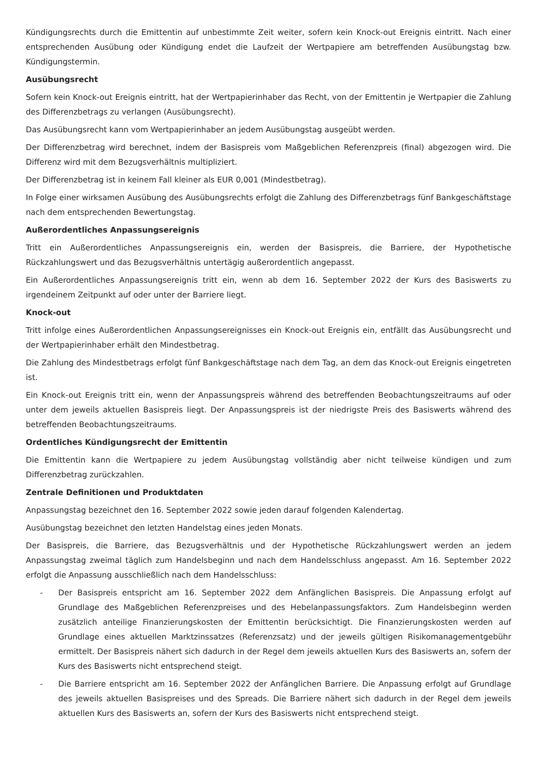Kündigungsrechts durch die Emittentin auf unbestimmte Zeit weiter, sofern kein Knock-out Ereignis eintritt. Nach einer entsprechenden Ausübung oder Kündigung endet die Laufzeit der Wertpapiere am betreffenden Ausübungstag bzw. Kündigungstermin.
Ausübungsrecht
Sofern kein Knock-out Ereignis eintritt, hat der Wertpapierinhaber das Recht, von der Emittentin je Wertpapier die Zahlung des Differenzbetrags zu verlangen (Ausübungsrecht).
Das Ausübungsrecht kann vom Wertpapierinhaber an jedem Ausübungstag ausgeübt werden.
Der Differenzbetrag wird berechnet, indem der Basispreis vom Maßgeblichen Referenzpreis (final) abgezogen wird. Die Differenz wird mit dem Bezugsverhältnis multipliziert.
Der Differenzbetrag ist in keinem Fall kleiner als EUR 0,001 (Mindestbetrag).
In Folge einer wirksamen Ausübung des Ausübungsrechts erfolgt die Zahlung des Differenzbetrags fünf Bankgeschäftstage nach dem entsprechenden Bewertungstag.
Außerordentliches Anpassungsereignis
Tritt ein Außerordentliches Anpassungsereignis ein, werden der Basispreis, die Barriere, der Hypothetische Rückzahlungswert und das Bezugsverhältnis untertägig außerordentlich angepasst.
Ein Außerordentliches Anpassungsereignis tritt ein, wenn ab dem 16. September 2022 der Kurs des Basiswerts zu irgendeinem Zeitpunkt auf oder unter der Barriere liegt.
Knock-out
Tritt infolge eines Außerordentlichen Anpassungsereignisses ein Knock-out Ereignis ein, entfällt das Ausübungsrecht und der Wertpapierinhaber erhält den Mindestbetrag.
Die Zahlung des Mindestbetrags erfolgt fünf Bankgeschäftstage nach dem Tag, an dem das Knock-out Ereignis eingetreten ist.
Ein Knock-out Ereignis tritt ein, wenn der Anpassungspreis während des betreffenden Beobachtungszeitraums auf oder unter dem jeweils aktuellen Basispreis liegt. Der Anpassungspreis ist der niedrigste Preis des Basiswerts während des betreffenden Beobachtungszeitraums.
Ordentliches Kündigungsrecht der Emittentin
Die Emittentin kann die Wertpapiere zu jedem Ausübungstag vollständig aber nicht teilweise kündigen und zum Differenzbetrag zurückzahlen.
Zentrale Definitionen und Produktdaten
Anpassungstag bezeichnet den 16. September 2022 sowie jeden darauf folgenden Kalendertag.
Ausübungstag bezeichnet den letzten Handelstag eines jeden Monats.
Der Basispreis, die Barriere, das Bezugsverhältnis und der Hypothetische Rückzahlungswert werden an jedem Anpassungstag zweimal täglich zum Handelsbeginn und nach dem Handelsschluss angepasst. Am 16. September 2022 erfolgt die Anpassung ausschließlich nach dem Handelsschluss:
- Der Basispreis entspricht am 16. September 2022 dem Anfänglichen Basispreis. Die Anpassung erfolgt auf Grundlage des Maßgeblichen Referenzpreises und des Hebelanpassungsfaktors. Zum Handelsbeginn werden zusätzlich anteilige Finanzierungskosten der Emittentin berücksichtigt. Die Finanzierungskosten werden auf Grundlage eines aktuellen Marktzinssatzes (Referenzsatz) und der jeweils gültigen Risikomanagementgebühr ermittelt. Der Basispreis nähert sich dadurch in der Regel dem jeweils aktuellen Kurs des Basiswerts an, sofern der Kurs des Basiswerts nicht entsprechend steigt.
- Die Barriere entspricht am 16. September 2022 der Anfänglichen Barriere. Die Anpassung erfolgt auf Grundlage des jeweils aktuellen Basispreises und des Spreads. Die Barriere nähert sich dadurch in der Regel dem jeweils aktuellen Kurs des Basiswerts an, sofern der Kurs des Basiswerts nicht entsprechend steigt.